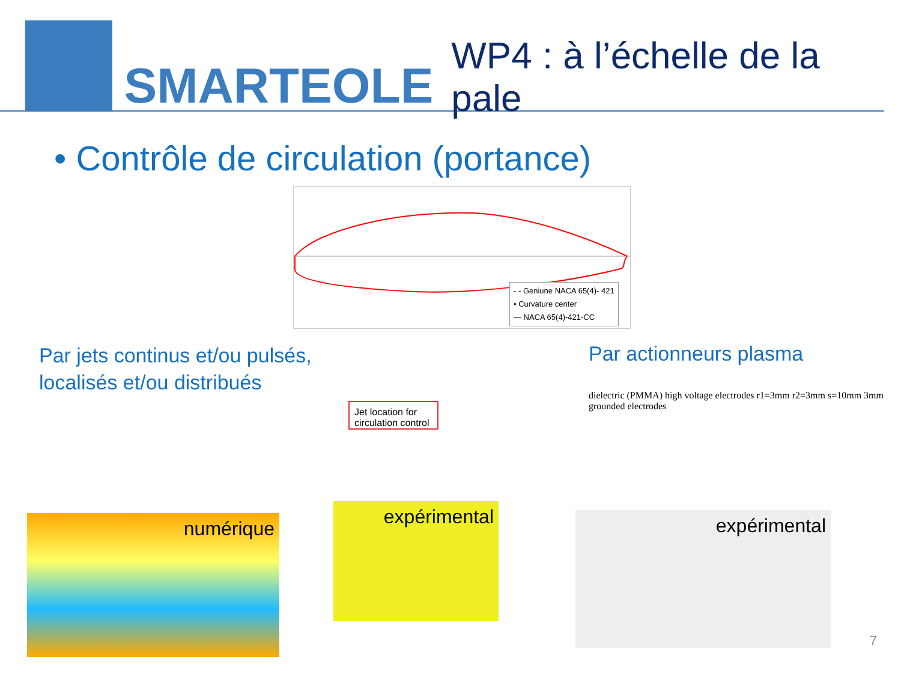SMARTEOLE
WP4 : à l’échelle de la pale
• Contrôle de circulation (portance)
- - Geniune NACA 65(4)- 421
• Curvature center
— NACA 65(4)-421-CC
Par jets continus et/ou pulsés,
localisés et/ou distribués
Par actionneurs plasma
Jet location for circulation control
numérique
expérimental expérimental
dielectric (PMMA) high voltage electrodes r1=3mm r2=3mm s=10mm 3mm grounded electrodes
7